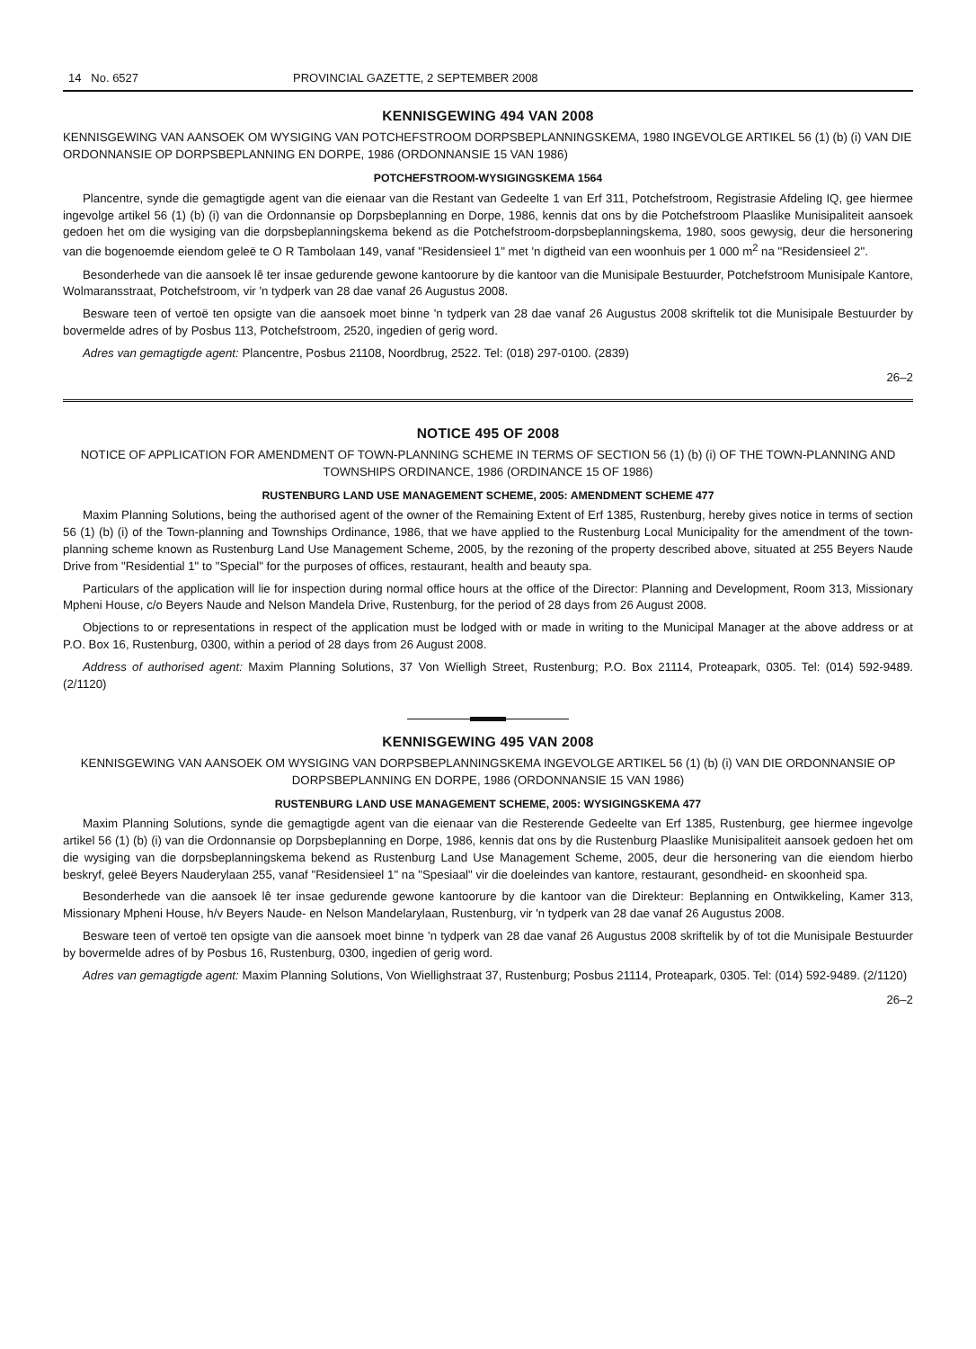14 No. 6527 PROVINCIAL GAZETTE, 2 SEPTEMBER 2008
KENNISGEWING 494 VAN 2008
KENNISGEWING VAN AANSOEK OM WYSIGING VAN POTCHEFSTROOM DORPSBEPLANNINGSKEMA, 1980 INGEVOLGE ARTIKEL 56 (1) (b) (i) VAN DIE ORDONNANSIE OP DORPSBEPLANNING EN DORPE, 1986 (ORDONNANSIE 15 VAN 1986)
POTCHEFSTROOM-WYSIGINGSKEMA 1564
Plancentre, synde die gemagtigde agent van die eienaar van die Restant van Gedeelte 1 van Erf 311, Potchefstroom, Registrasie Afdeling IQ, gee hiermee ingevolge artikel 56 (1) (b) (i) van die Ordonnansie op Dorpsbeplanning en Dorpe, 1986, kennis dat ons by die Potchefstroom Plaaslike Munisipaliteit aansoek gedoen het om die wysiging van die dorpsbeplanningskema bekend as die Potchefstroom-dorpsbeplanningskema, 1980, soos gewysig, deur die hersonering van die bogenoemde eiendom geleë te O R Tambolaan 149, vanaf "Residensieel 1" met 'n digtheid van een woonhuis per 1 000 m<sup>2</sup> na "Residensieel 2".
Besonderhede van die aansoek lê ter insae gedurende gewone kantoorure by die kantoor van die Munisipale Bestuurder, Potchefstroom Munisipale Kantore, Wolmaransstraat, Potchefstroom, vir 'n tydperk van 28 dae vanaf 26 Augustus 2008.
Besware teen of vertoë ten opsigte van die aansoek moet binne 'n tydperk van 28 dae vanaf 26 Augustus 2008 skriftelik tot die Munisipale Bestuurder by bovermelde adres of by Posbus 113, Potchefstroom, 2520, ingedien of gerig word.
Adres van gemagtigde agent: Plancentre, Posbus 21108, Noordbrug, 2522. Tel: (018) 297-0100. (2839)
26–2
NOTICE 495 OF 2008
NOTICE OF APPLICATION FOR AMENDMENT OF TOWN-PLANNING SCHEME IN TERMS OF SECTION 56 (1) (b) (i) OF THE TOWN-PLANNING AND TOWNSHIPS ORDINANCE, 1986 (ORDINANCE 15 OF 1986)
RUSTENBURG LAND USE MANAGEMENT SCHEME, 2005: AMENDMENT SCHEME 477
Maxim Planning Solutions, being the authorised agent of the owner of the Remaining Extent of Erf 1385, Rustenburg, hereby gives notice in terms of section 56 (1) (b) (i) of the Town-planning and Townships Ordinance, 1986, that we have applied to the Rustenburg Local Municipality for the amendment of the town-planning scheme known as Rustenburg Land Use Management Scheme, 2005, by the rezoning of the property described above, situated at 255 Beyers Naude Drive from "Residential 1" to "Special" for the purposes of offices, restaurant, health and beauty spa.
Particulars of the application will lie for inspection during normal office hours at the office of the Director: Planning and Development, Room 313, Missionary Mpheni House, c/o Beyers Naude and Nelson Mandela Drive, Rustenburg, for the period of 28 days from 26 August 2008.
Objections to or representations in respect of the application must be lodged with or made in writing to the Municipal Manager at the above address or at P.O. Box 16, Rustenburg, 0300, within a period of 28 days from 26 August 2008.
Address of authorised agent: Maxim Planning Solutions, 37 Von Wielligh Street, Rustenburg; P.O. Box 21114, Proteapark, 0305. Tel: (014) 592-9489. (2/1120)
KENNISGEWING 495 VAN 2008
KENNISGEWING VAN AANSOEK OM WYSIGING VAN DORPSBEPLANNINGSKEMA INGEVOLGE ARTIKEL 56 (1) (b) (i) VAN DIE ORDONNANSIE OP DORPSBEPLANNING EN DORPE, 1986 (ORDONNANSIE 15 VAN 1986)
RUSTENBURG LAND USE MANAGEMENT SCHEME, 2005: WYSIGINGSKEMA 477
Maxim Planning Solutions, synde die gemagtigde agent van die eienaar van die Resterende Gedeelte van Erf 1385, Rustenburg, gee hiermee ingevolge artikel 56 (1) (b) (i) van die Ordonnansie op Dorpsbeplanning en Dorpe, 1986, kennis dat ons by die Rustenburg Plaaslike Munisipaliteit aansoek gedoen het om die wysiging van die dorpsbeplanningskema bekend as Rustenburg Land Use Management Scheme, 2005, deur die hersonering van die eiendom hierbo beskryf, geleë Beyers Nauderylaan 255, vanaf "Residensieel 1" na "Spesiaal" vir die doeleindes van kantore, restaurant, gesondheid- en skoonheid spa.
Besonderhede van die aansoek lê ter insae gedurende gewone kantoorure by die kantoor van die Direkteur: Beplanning en Ontwikkeling, Kamer 313, Missionary Mpheni House, h/v Beyers Naude- en Nelson Mandelarylaan, Rustenburg, vir 'n tydperk van 28 dae vanaf 26 Augustus 2008.
Besware teen of vertoë ten opsigte van die aansoek moet binne 'n tydperk van 28 dae vanaf 26 Augustus 2008 skriftelik by of tot die Munisipale Bestuurder by bovermelde adres of by Posbus 16, Rustenburg, 0300, ingedien of gerig word.
Adres van gemagtigde agent: Maxim Planning Solutions, Von Wiellighstraat 37, Rustenburg; Posbus 21114, Proteapark, 0305. Tel: (014) 592-9489. (2/1120)
26–2